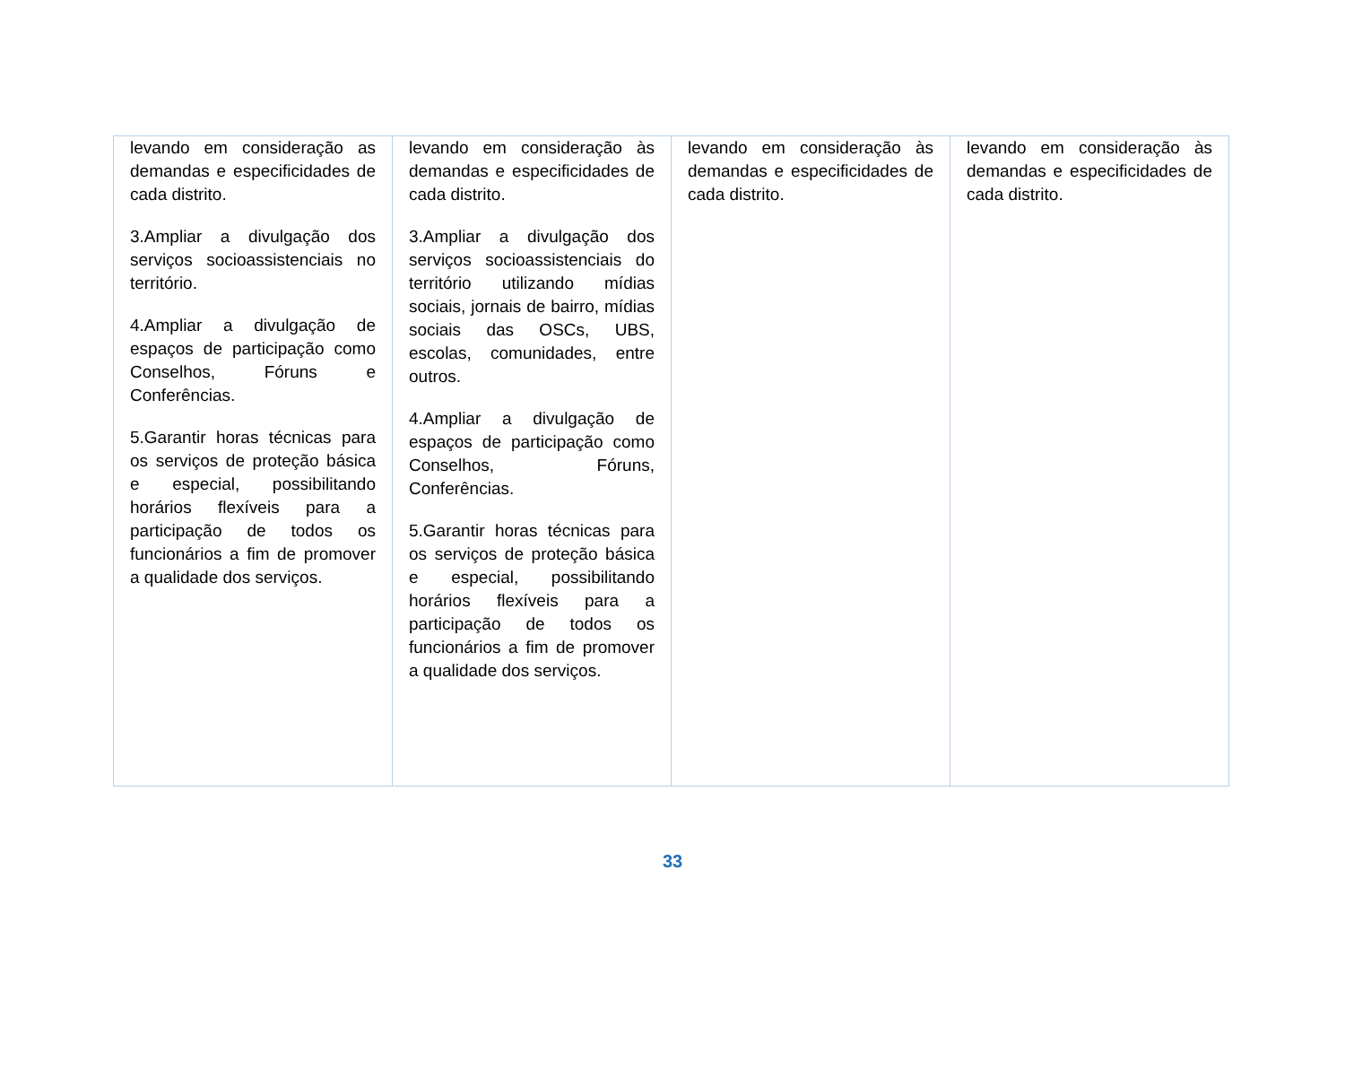| levando em consideração as demandas e especificidades de cada distrito. 3.Ampliar a divulgação dos serviços socioassistenciais no território. 4.Ampliar a divulgação de espaços de participação como Conselhos, Fóruns e Conferências. 5.Garantir horas técnicas para os serviços de proteção básica e especial, possibilitando horários flexíveis para a participação de todos os funcionários a fim de promover a qualidade dos serviços. | levando em consideração às demandas e especificidades de cada distrito. 3.Ampliar a divulgação dos serviços socioassistenciais do território utilizando mídias sociais, jornais de bairro, mídias sociais das OSCs, UBS, escolas, comunidades, entre outros. 4.Ampliar a divulgação de espaços de participação como Conselhos, Fóruns, Conferências. 5.Garantir horas técnicas para os serviços de proteção básica e especial, possibilitando horários flexíveis para a participação de todos os funcionários a fim de promover a qualidade dos serviços. | levando em consideração às demandas e especificidades de cada distrito. | levando em consideração às demandas e especificidades de cada distrito. |
33